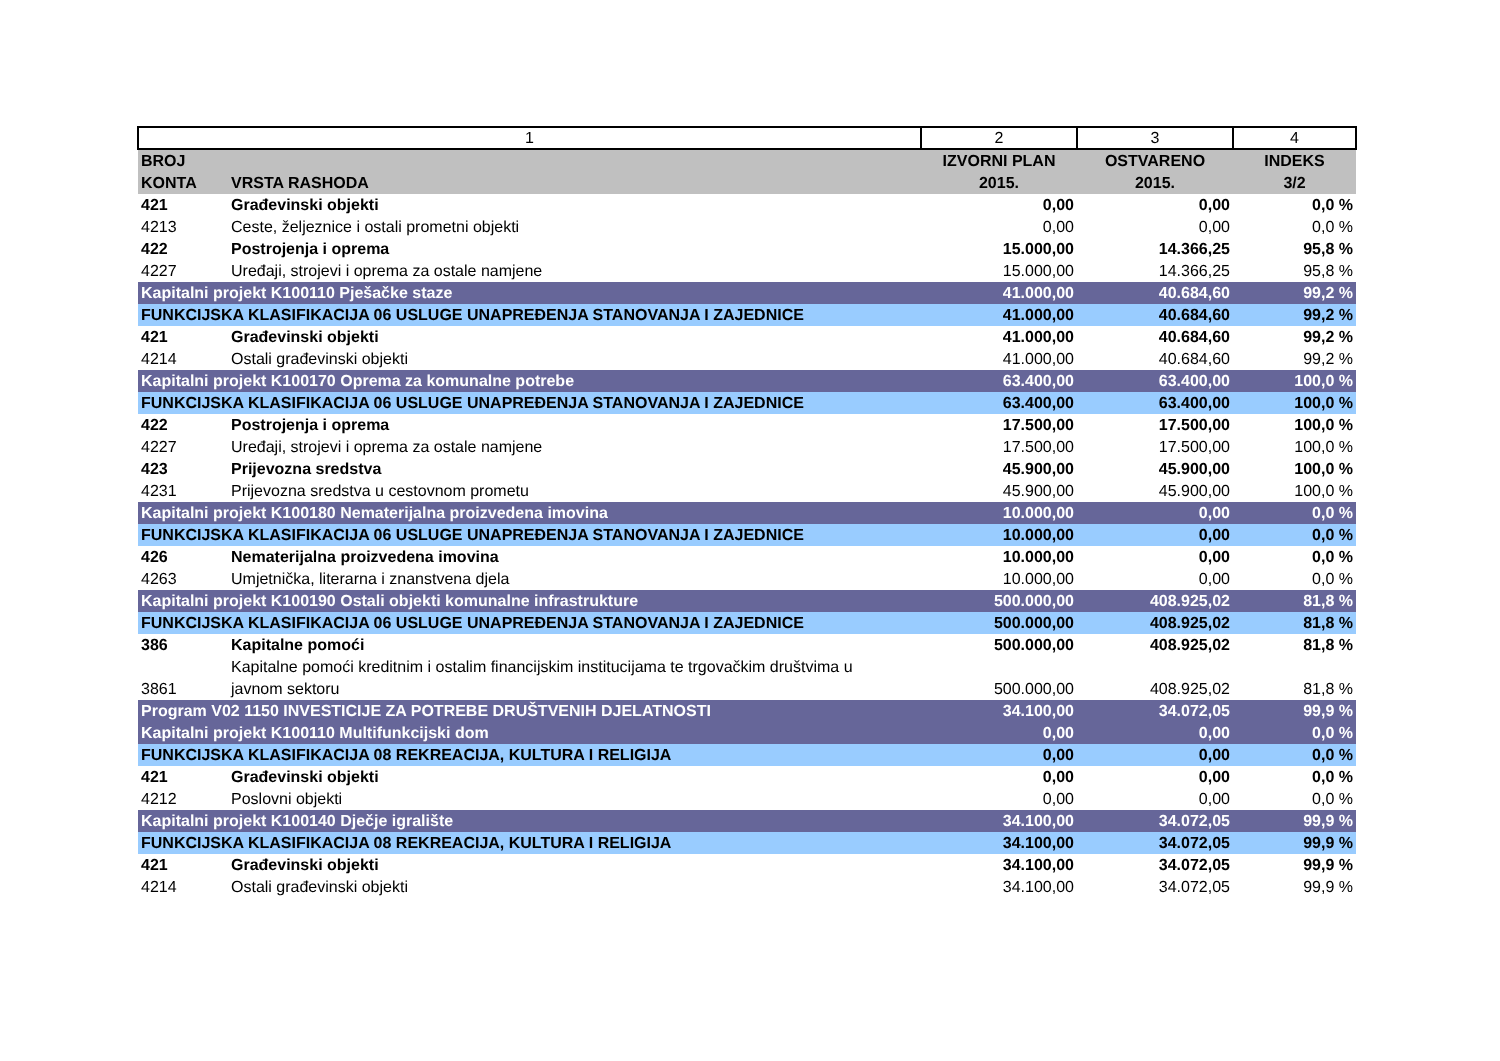| 1 | | 2 | 3 | 4 |
| BROJ KONTA | VRSTA RASHODA | IZVORNI PLAN 2015. | OSTVARENO 2015. | INDEKS 3/2 |
| 421 | Građevinski objekti | 0,00 | 0,00 | 0,0 % |
| 4213 | Ceste, željeznice i ostali prometni objekti | 0,00 | 0,00 | 0,0 % |
| 422 | Postrojenja i oprema | 15.000,00 | 14.366,25 | 95,8 % |
| 4227 | Uređaji, strojevi i oprema za ostale namjene | 15.000,00 | 14.366,25 | 95,8 % |
| Kapitalni projekt K100110 Pješačke staze | | 41.000,00 | 40.684,60 | 99,2 % |
| FUNKCIJSKA KLASIFIKACIJA 06 USLUGE UNAPREĐENJA STANOVANJA I ZAJEDNICE | | 41.000,00 | 40.684,60 | 99,2 % |
| 421 | Građevinski objekti | 41.000,00 | 40.684,60 | 99,2 % |
| 4214 | Ostali građevinski objekti | 41.000,00 | 40.684,60 | 99,2 % |
| Kapitalni projekt K100170 Oprema za komunalne potrebe | | 63.400,00 | 63.400,00 | 100,0 % |
| FUNKCIJSKA KLASIFIKACIJA 06 USLUGE UNAPREĐENJA STANOVANJA I ZAJEDNICE | | 63.400,00 | 63.400,00 | 100,0 % |
| 422 | Postrojenja i oprema | 17.500,00 | 17.500,00 | 100,0 % |
| 4227 | Uređaji, strojevi i oprema za ostale namjene | 17.500,00 | 17.500,00 | 100,0 % |
| 423 | Prijevozna sredstva | 45.900,00 | 45.900,00 | 100,0 % |
| 4231 | Prijevozna sredstva u cestovnom prometu | 45.900,00 | 45.900,00 | 100,0 % |
| Kapitalni projekt K100180 Nematerijalna proizvedena imovina | | 10.000,00 | 0,00 | 0,0 % |
| FUNKCIJSKA KLASIFIKACIJA 06 USLUGE UNAPREĐENJA STANOVANJA I ZAJEDNICE | | 10.000,00 | 0,00 | 0,0 % |
| 426 | Nematerijalna proizvedena imovina | 10.000,00 | 0,00 | 0,0 % |
| 4263 | Umjetnička, literarna i znanstvena djela | 10.000,00 | 0,00 | 0,0 % |
| Kapitalni projekt K100190 Ostali objekti komunalne infrastrukture | | 500.000,00 | 408.925,02 | 81,8 % |
| FUNKCIJSKA KLASIFIKACIJA 06 USLUGE UNAPREĐENJA STANOVANJA I ZAJEDNICE | | 500.000,00 | 408.925,02 | 81,8 % |
| 386 | Kapitalne pomoći | 500.000,00 | 408.925,02 | 81,8 % |
| 3861 | Kapitalne pomoći kreditnim i ostalim financijskim institucijama te trgovačkim društvima u javnom sektoru | 500.000,00 | 408.925,02 | 81,8 % |
| Program V02 1150 INVESTICIJE ZA POTREBE DRUŠTVENIH DJELATNOSTI | | 34.100,00 | 34.072,05 | 99,9 % |
| Kapitalni projekt K100110 Multifunkcijski dom | | 0,00 | 0,00 | 0,0 % |
| FUNKCIJSKA KLASIFIKACIJA 08 REKREACIJA, KULTURA I RELIGIJA | | 0,00 | 0,00 | 0,0 % |
| 421 | Građevinski objekti | 0,00 | 0,00 | 0,0 % |
| 4212 | Poslovni objekti | 0,00 | 0,00 | 0,0 % |
| Kapitalni projekt K100140 Dječje igralište | | 34.100,00 | 34.072,05 | 99,9 % |
| FUNKCIJSKA KLASIFIKACIJA 08 REKREACIJA, KULTURA I RELIGIJA | | 34.100,00 | 34.072,05 | 99,9 % |
| 421 | Građevinski objekti | 34.100,00 | 34.072,05 | 99,9 % |
| 4214 | Ostali građevinski objekti | 34.100,00 | 34.072,05 | 99,9 % |